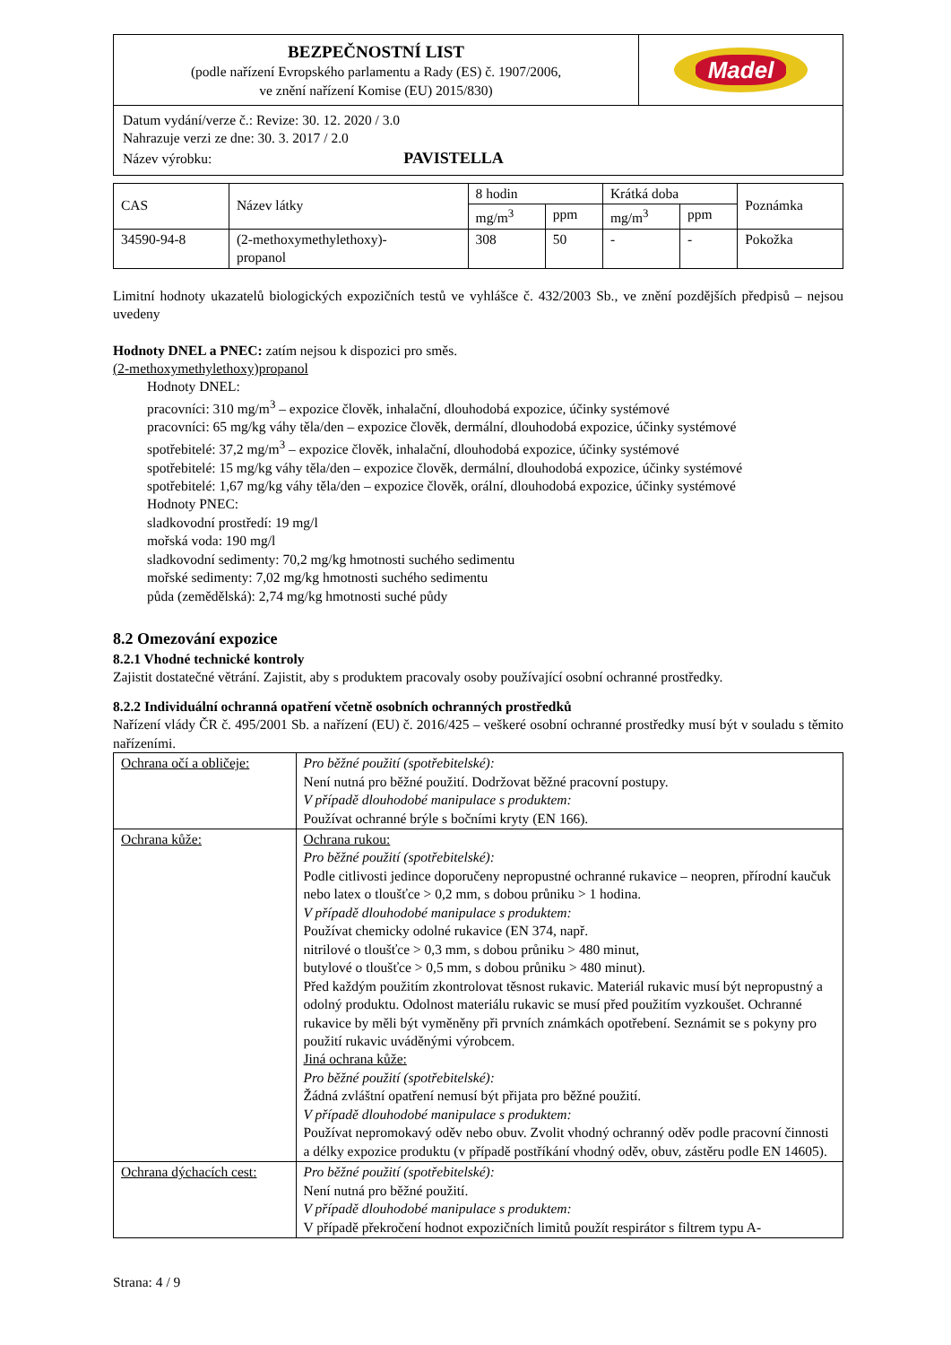| BEZPEČNOSTNÍ LIST (podle nařízení Evropského parlamentu a Rady (ES) č. 1907/2006, ve znění nařízení Komise (EU) 2015/830) | Madel |
| Datum vydání/verze č.: Revize: 30. 12. 2020 / 3.0 Nahrazuje verzi ze dne: 30. 3. 2017 / 2.0 Název výrobku: PAVISTELLA | |
| CAS | Název látky | 8 hodin | | Krátká doba | | Poznámka |
| --- | --- | --- | --- | --- | --- | --- |
| | | mg/m<sup>3</sup> | ppm | mg/m<sup>3</sup> | ppm | |
| 34590-94-8 | (2-methoxymethylethoxy)- propanol | 308 | 50 | - | - | Pokožka |
Limitní hodnoty ukazatelů biologických expozičních testů ve vyhlášce č. 432/2003 Sb., ve znění pozdějších předpisů – nejsou uvedeny
Hodnoty DNEL a PNEC: zatím nejsou k dispozici pro směs.
(2-methoxymethylethoxy)propanol
Hodnoty DNEL:
pracovníci: 310 mg/m<sup>3</sup> – expozice člověk, inhalační, dlouhodobá expozice, účinky systémové
pracovníci: 65 mg/kg váhy těla/den – expozice člověk, dermální, dlouhodobá expozice, účinky systémové
spotřebitelé: 37,2 mg/m<sup>3</sup> – expozice člověk, inhalační, dlouhodobá expozice, účinky systémové
spotřebitelé: 15 mg/kg váhy těla/den – expozice člověk, dermální, dlouhodobá expozice, účinky systémové
spotřebitelé: 1,67 mg/kg váhy těla/den – expozice člověk, orální, dlouhodobá expozice, účinky systémové
Hodnoty PNEC:
sladkovodní prostředí: 19 mg/l
mořská voda: 190 mg/l
sladkovodní sedimenty: 70,2 mg/kg hmotnosti suchého sedimentu
mořské sedimenty: 7,02 mg/kg hmotnosti suchého sedimentu
půda (zemědělská): 2,74 mg/kg hmotnosti suché půdy
8.2 Omezování expozice
8.2.1 Vhodné technické kontroly
Zajistit dostatečné větrání. Zajistit, aby s produktem pracovaly osoby používající osobní ochranné prostředky.
8.2.2 Individuální ochranná opatření včetně osobních ochranných prostředků
Nařízení vlády ČR č. 495/2001 Sb. a nařízení (EU) č. 2016/425 – veškeré osobní ochranné prostředky musí být v souladu s těmito nařízeními.
| Ochrana očí a obličeje: | Pro běžné použití (spotřebitelské): Není nutná pro běžné použití. Dodržovat běžné pracovní postupy. V případě dlouhodobé manipulace s produktem: Používat ochranné brýle s bočními kryty (EN 166). |
| Ochrana kůže: | Ochrana rukou: Pro běžné použití (spotřebitelské): Podle citlivosti jedince doporučeny nepropustné ochranné rukavice – neopren, přírodní kaučuk nebo latex o tloušťce > 0,2 mm, s dobou průniku > 1 hodina. V případě dlouhodobé manipulace s produktem: Používat chemicky odolné rukavice (EN 374, např. nitrilové o tloušťce > 0,3 mm, s dobou průniku > 480 minut, butylové o tloušťce > 0,5 mm, s dobou průniku > 480 minut). Před každým použitím zkontrolovat těsnost rukavic. Materiál rukavic musí být nepropustný a odolný produktu. Odolnost materiálu rukavic se musí před použitím vyzkoušet. Ochranné rukavice by měli být vyměněny při prvních známkách opotřebení. Seznámit se s pokyny pro použití rukavic uváděnými výrobcem. Jiná ochrana kůže: Pro běžné použití (spotřebitelské): Žádná zvláštní opatření nemusí být přijata pro běžné použití. V případě dlouhodobé manipulace s produktem: Používat nepromokavý oděv nebo obuv. Zvolit vhodný ochranný oděv podle pracovní činnosti a délky expozice produktu (v případě postříkání vhodný oděv, obuv, zástěru podle EN 14605). |
| Ochrana dýchacích cest: | Pro běžné použití (spotřebitelské): Není nutná pro běžné použití. V případě dlouhodobé manipulace s produktem: V případě překročení hodnot expozičních limitů použít respirátor s filtrem typu A- |
Strana: 4 / 9